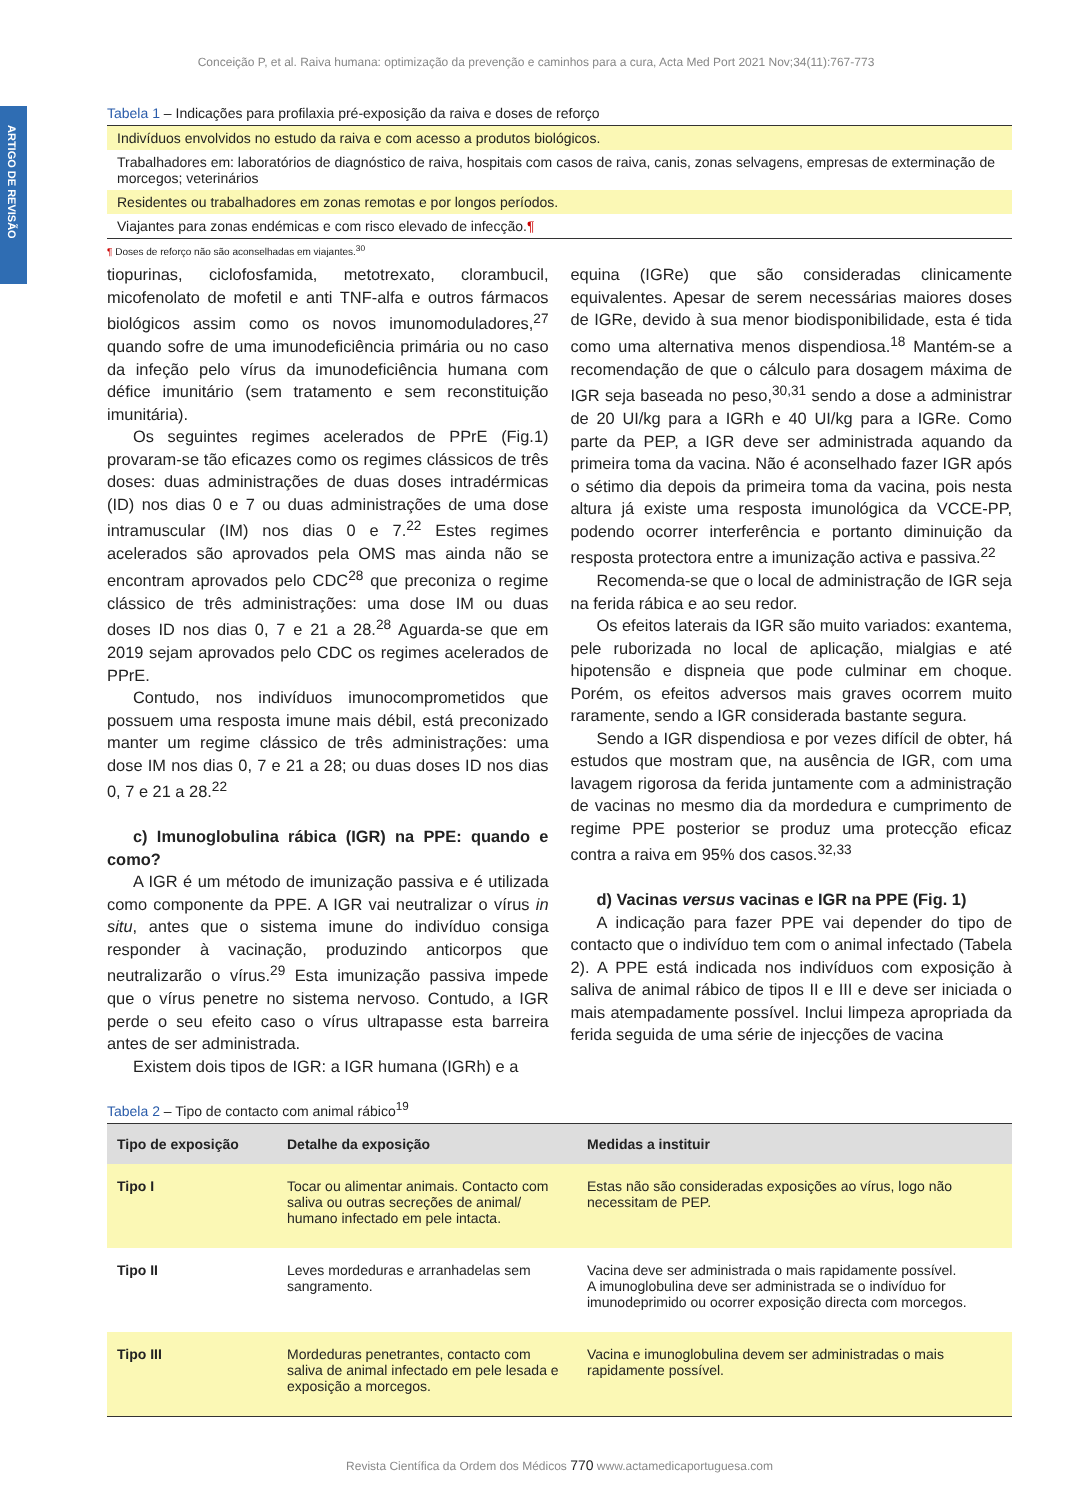Conceição P, et al. Raiva humana: optimização da prevenção e caminhos para a cura, Acta Med Port 2021 Nov;34(11):767-773
ARTIGO DE REVISÃO
Tabela 1 – Indicações para profilaxia pré-exposição da raiva e doses de reforço
| Indivíduos envolvidos no estudo da raiva e com acesso a produtos biológicos. |
| Trabalhadores em: laboratórios de diagnóstico de raiva, hospitais com casos de raiva, canis, zonas selvagens, empresas de exterminação de morcegos; veterinários |
| Residentes ou trabalhadores em zonas remotas e por longos períodos. |
| Viajantes para zonas endémicas e com risco elevado de infecção. ¶ |
¶ Doses de reforço não são aconselhadas em viajantes.<sup>30</sup>
tiopurinas, ciclofosfamida, metotrexato, clorambucil, micofenolato de mofetil e anti TNF-alfa e outros fármacos biológicos assim como os novos imunomoduladores,<sup>27</sup> quando sofre de uma imunodeficiência primária ou no caso da infeção pelo vírus da imunodeficiência humana com défice imunitário (sem tratamento e sem reconstituição imunitária).
Os seguintes regimes acelerados de PPrE (Fig.1) provaram-se tão eficazes como os regimes clássicos de três doses: duas administrações de duas doses intradérmicas (ID) nos dias 0 e 7 ou duas administrações de uma dose intramuscular (IM) nos dias 0 e 7.<sup>22</sup> Estes regimes acelerados são aprovados pela OMS mas ainda não se encontram aprovados pelo CDC<sup>28</sup> que preconiza o regime clássico de três administrações: uma dose IM ou duas doses ID nos dias 0, 7 e 21 a 28.<sup>28</sup> Aguarda-se que em 2019 sejam aprovados pelo CDC os regimes acelerados de PPrE.
Contudo, nos indivíduos imunocomprometidos que possuem uma resposta imune mais débil, está preconizado manter um regime clássico de três administrações: uma dose IM nos dias 0, 7 e 21 a 28; ou duas doses ID nos dias 0, 7 e 21 a 28.<sup>22</sup>
c) Imunoglobulina rábica (IGR) na PPE: quando e como?
A IGR é um método de imunização passiva e é utilizada como componente da PPE. A IGR vai neutralizar o vírus in situ, antes que o sistema imune do indivíduo consiga responder à vacinação, produzindo anticorpos que neutralizarão o vírus.<sup>29</sup> Esta imunização passiva impede que o vírus penetre no sistema nervoso. Contudo, a IGR perde o seu efeito caso o vírus ultrapasse esta barreira antes de ser administrada.
Existem dois tipos de IGR: a IGR humana (IGRh) e a
equina (IGRe) que são consideradas clinicamente equivalentes. Apesar de serem necessárias maiores doses de IGRe, devido à sua menor biodisponibilidade, esta é tida como uma alternativa menos dispendiosa.<sup>18</sup> Mantém-se a recomendação de que o cálculo para dosagem máxima de IGR seja baseada no peso,<sup>30,31</sup> sendo a dose a administrar de 20 UI/kg para a IGRh e 40 UI/kg para a IGRe. Como parte da PEP, a IGR deve ser administrada aquando da primeira toma da vacina. Não é aconselhado fazer IGR após o sétimo dia depois da primeira toma da vacina, pois nesta altura já existe uma resposta imunológica da VCCE-PP, podendo ocorrer interferência e portanto diminuição da resposta protectora entre a imunização activa e passiva.<sup>22</sup>
Recomenda-se que o local de administração de IGR seja na ferida rábica e ao seu redor.
Os efeitos laterais da IGR são muito variados: exantema, pele ruborizada no local de aplicação, mialgias e até hipotensão e dispneia que pode culminar em choque. Porém, os efeitos adversos mais graves ocorrem muito raramente, sendo a IGR considerada bastante segura.
Sendo a IGR dispendiosa e por vezes difícil de obter, há estudos que mostram que, na ausência de IGR, com uma lavagem rigorosa da ferida juntamente com a administração de vacinas no mesmo dia da mordedura e cumprimento de regime PPE posterior se produz uma protecção eficaz contra a raiva em 95% dos casos.<sup>32,33</sup>
d) Vacinas versus vacinas e IGR na PPE (Fig. 1)
A indicação para fazer PPE vai depender do tipo de contacto que o indivíduo tem com o animal infectado (Tabela 2). A PPE está indicada nos indivíduos com exposição à saliva de animal rábico de tipos II e III e deve ser iniciada o mais atempadamente possível. Inclui limpeza apropriada da ferida seguida de uma série de injecções de vacina
Tabela 2 – Tipo de contacto com animal rábico<sup>19</sup>
| Tipo de exposição | Detalhe da exposição | Medidas a instituir |
| --- | --- | --- |
| Tipo I | Tocar ou alimentar animais. Contacto com saliva ou outras secreções de animal/ humano infectado em pele intacta. | Estas não são consideradas exposições ao vírus, logo não necessitam de PEP. |
| Tipo II | Leves mordeduras e arranhadelas sem sangramento. | Vacina deve ser administrada o mais rapidamente possível. A imunoglobulina deve ser administrada se o indivíduo for imunodeprimido ou ocorrer exposição directa com morcegos. |
| Tipo III | Mordeduras penetrantes, contacto com saliva de animal infectado em pele lesada e exposição a morcegos. | Vacina e imunoglobulina devem ser administradas o mais rapidamente possível. |
Revista Científica da Ordem dos Médicos 770 www.actamedicaportuguesa.com